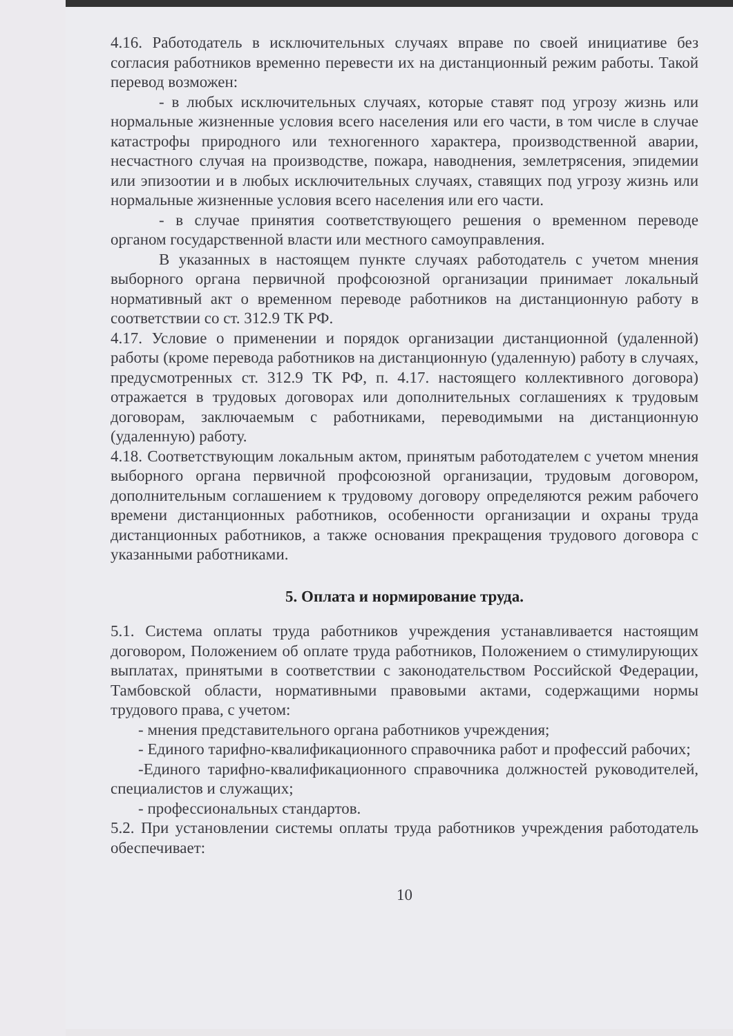4.16. Работодатель в исключительных случаях вправе по своей инициативе без согласия работников временно перевести их на дистанционный режим работы. Такой перевод возможен:
- в любых исключительных случаях, которые ставят под угрозу жизнь или нормальные жизненные условия всего населения или его части, в том числе в случае катастрофы природного или техногенного характера, производственной аварии, несчастного случая на производстве, пожара, наводнения, землетрясения, эпидемии или эпизоотии и в любых исключительных случаях, ставящих под угрозу жизнь или нормальные жизненные условия всего населения или его части.
- в случае принятия соответствующего решения о временном переводе органом государственной власти или местного самоуправления.
В указанных в настоящем пункте случаях работодатель с учетом мнения выборного органа первичной профсоюзной организации принимает локальный нормативный акт о временном переводе работников на дистанционную работу в соответствии со ст. 312.9 ТК РФ.
4.17. Условие о применении и порядок организации дистанционной (удаленной) работы (кроме перевода работников на дистанционную (удаленную) работу в случаях, предусмотренных ст. 312.9 ТК РФ, п. 4.17. настоящего коллективного договора) отражается в трудовых договорах или дополнительных соглашениях к трудовым договорам, заключаемым с работниками, переводимыми на дистанционную (удаленную) работу.
4.18. Соответствующим локальным актом, принятым работодателем с учетом мнения выборного органа первичной профсоюзной организации, трудовым договором, дополнительным соглашением к трудовому договору определяются режим рабочего времени дистанционных работников, особенности организации и охраны труда дистанционных работников, а также основания прекращения трудового договора с указанными работниками.
5. Оплата и нормирование труда.
5.1. Система оплаты труда работников учреждения устанавливается настоящим договором, Положением об оплате труда работников, Положением о стимулирующих выплатах, принятыми в соответствии с законодательством Российской Федерации, Тамбовской области, нормативными правовыми актами, содержащими нормы трудового права, с учетом:
- мнения представительного органа работников учреждения;
- Единого тарифно-квалификационного справочника работ и профессий рабочих;
-Единого тарифно-квалификационного справочника должностей руководителей, специалистов и служащих;
- профессиональных стандартов.
5.2. При установлении системы оплаты труда работников учреждения работодатель обеспечивает:
10